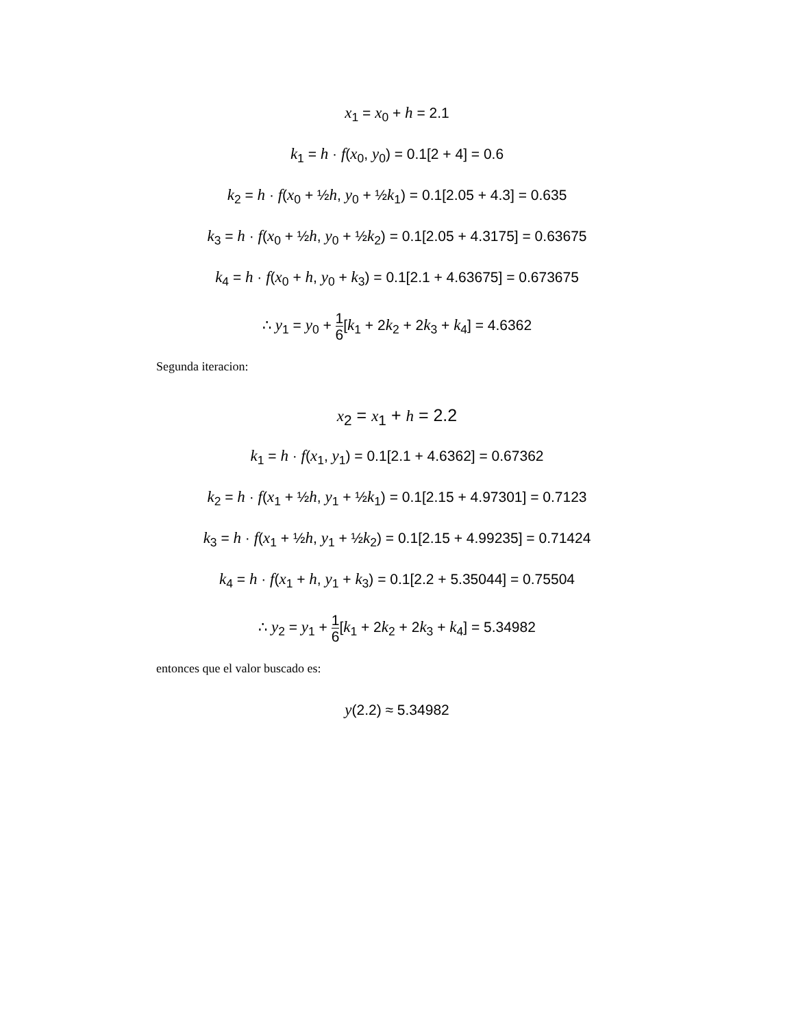x<sub>1</sub> = x<sub>0</sub> + h = 2.1
k<sub>1</sub> = h · f(x<sub>0</sub>, y<sub>0</sub>) = 0.1[2 + 4] = 0.6
k<sub>2</sub> = h · f(x<sub>0</sub> + ½h, y<sub>0</sub> + ½k<sub>1</sub>) = 0.1[2.05 + 4.3] = 0.635
k<sub>3</sub> = h · f(x<sub>0</sub> + ½h, y<sub>0</sub> + ½k<sub>2</sub>) = 0.1[2.05 + 4.3175] = 0.63675
k<sub>4</sub> = h · f(x<sub>0</sub> + h, y<sub>0</sub> + k<sub>3</sub>) = 0.1[2.1 + 4.63675] = 0.673675
∴ y<sub>1</sub> = y<sub>0</sub> + 1 6[k<sub>1</sub> + 2k<sub>2</sub> + 2k<sub>3</sub> + k<sub>4</sub>] = 4.6362
Segunda iteracion:
x<sub>2</sub> = x<sub>1</sub> + h = 2.2
k<sub>1</sub> = h · f(x<sub>1</sub>, y<sub>1</sub>) = 0.1[2.1 + 4.6362] = 0.67362
k<sub>2</sub> = h · f(x<sub>1</sub> + ½h, y<sub>1</sub> + ½k<sub>1</sub>) = 0.1[2.15 + 4.97301] = 0.7123
k<sub>3</sub> = h · f(x<sub>1</sub> + ½h, y<sub>1</sub> + ½k<sub>2</sub>) = 0.1[2.15 + 4.99235] = 0.71424
k<sub>4</sub> = h · f(x<sub>1</sub> + h, y<sub>1</sub> + k<sub>3</sub>) = 0.1[2.2 + 5.35044] = 0.75504
∴ y<sub>2</sub> = y<sub>1</sub> + 1 6[k<sub>1</sub> + 2k<sub>2</sub> + 2k<sub>3</sub> + k<sub>4</sub>] = 5.34982
entonces que el valor buscado es:
y(2.2) ≈ 5.34982